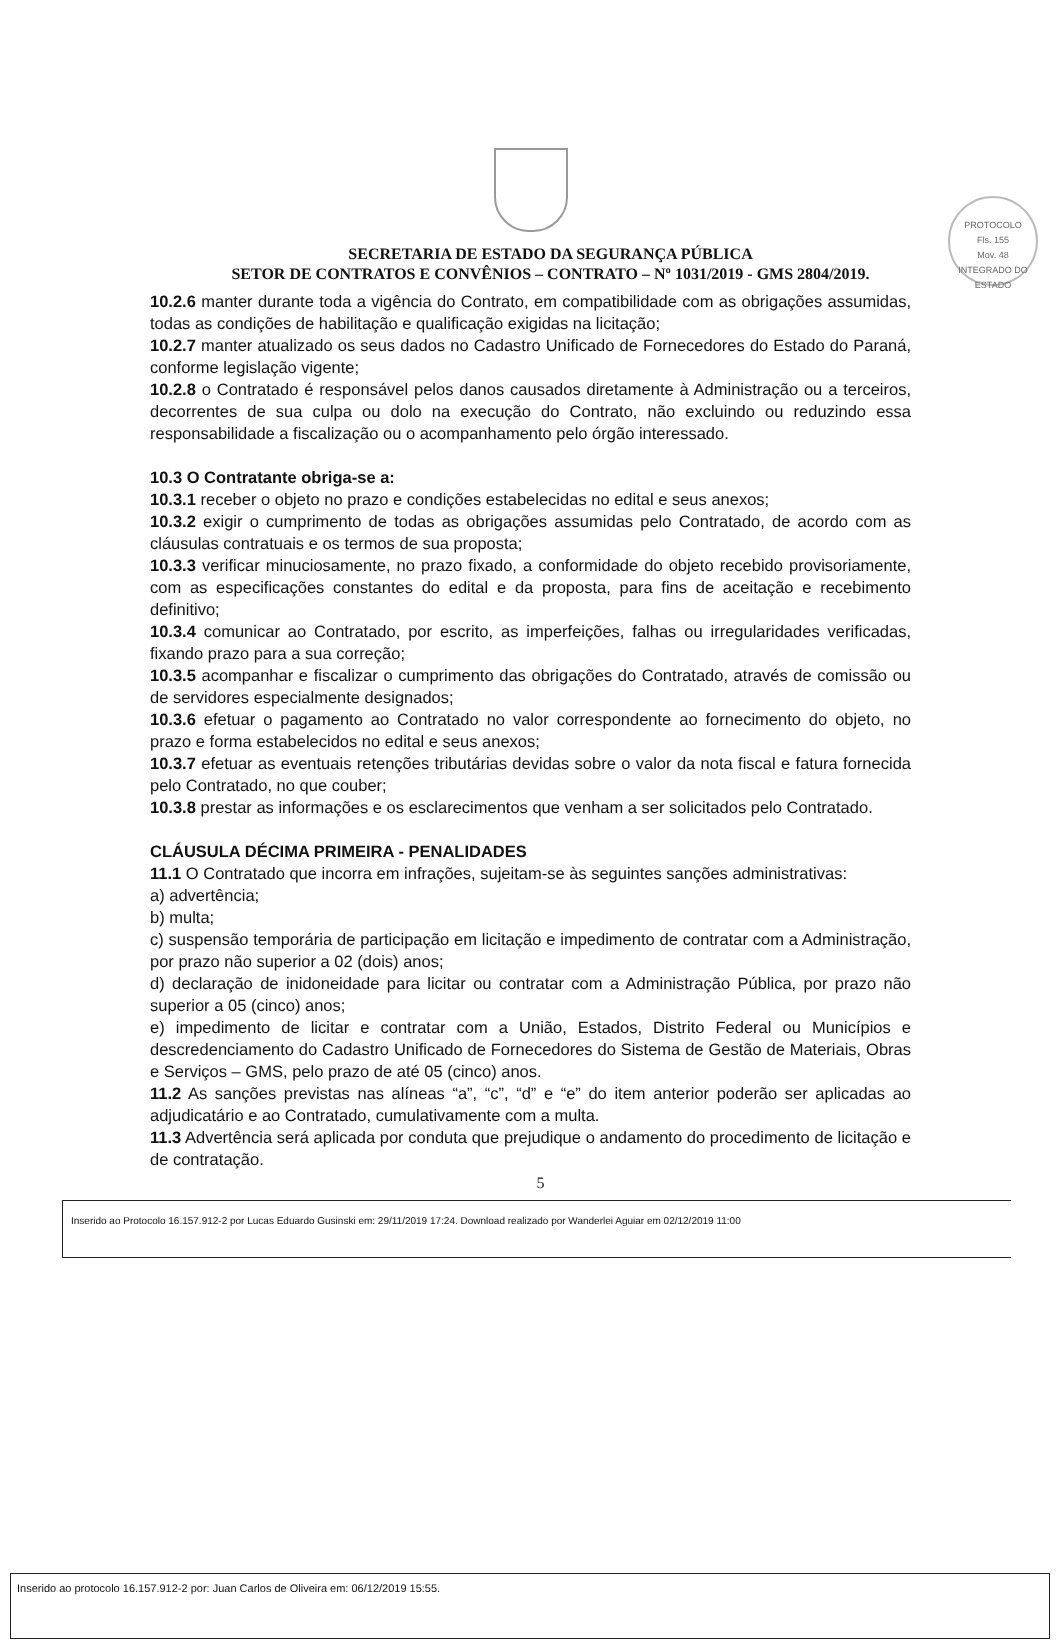PROTOCOLO
Fls. 155
Mov. 48
INTEGRADO DO ESTADO
SECRETARIA DE ESTADO DA SEGURANÇA PÚBLICA
SETOR DE CONTRATOS E CONVÊNIOS – CONTRATO – Nº 1031/2019 - GMS 2804/2019.
10.2.6 manter durante toda a vigência do Contrato, em compatibilidade com as obrigações assumidas, todas as condições de habilitação e qualificação exigidas na licitação;
10.2.7 manter atualizado os seus dados no Cadastro Unificado de Fornecedores do Estado do Paraná, conforme legislação vigente;
10.2.8 o Contratado é responsável pelos danos causados diretamente à Administração ou a terceiros, decorrentes de sua culpa ou dolo na execução do Contrato, não excluindo ou reduzindo essa responsabilidade a fiscalização ou o acompanhamento pelo órgão interessado.
10.3 O Contratante obriga-se a:
10.3.1 receber o objeto no prazo e condições estabelecidas no edital e seus anexos;
10.3.2 exigir o cumprimento de todas as obrigações assumidas pelo Contratado, de acordo com as cláusulas contratuais e os termos de sua proposta;
10.3.3 verificar minuciosamente, no prazo fixado, a conformidade do objeto recebido provisoriamente, com as especificações constantes do edital e da proposta, para fins de aceitação e recebimento definitivo;
10.3.4 comunicar ao Contratado, por escrito, as imperfeições, falhas ou irregularidades verificadas, fixando prazo para a sua correção;
10.3.5 acompanhar e fiscalizar o cumprimento das obrigações do Contratado, através de comissão ou de servidores especialmente designados;
10.3.6 efetuar o pagamento ao Contratado no valor correspondente ao fornecimento do objeto, no prazo e forma estabelecidos no edital e seus anexos;
10.3.7 efetuar as eventuais retenções tributárias devidas sobre o valor da nota fiscal e fatura fornecida pelo Contratado, no que couber;
10.3.8 prestar as informações e os esclarecimentos que venham a ser solicitados pelo Contratado.
CLÁUSULA DÉCIMA PRIMEIRA - PENALIDADES
11.1 O Contratado que incorra em infrações, sujeitam-se às seguintes sanções administrativas:
a) advertência;
b) multa;
c) suspensão temporária de participação em licitação e impedimento de contratar com a Administração, por prazo não superior a 02 (dois) anos;
d) declaração de inidoneidade para licitar ou contratar com a Administração Pública, por prazo não superior a 05 (cinco) anos;
e) impedimento de licitar e contratar com a União, Estados, Distrito Federal ou Municípios e descredenciamento do Cadastro Unificado de Fornecedores do Sistema de Gestão de Materiais, Obras e Serviços – GMS, pelo prazo de até 05 (cinco) anos.
11.2 As sanções previstas nas alíneas “a”, “c”, “d” e “e” do item anterior poderão ser aplicadas ao adjudicatário e ao Contratado, cumulativamente com a multa.
11.3 Advertência será aplicada por conduta que prejudique o andamento do procedimento de licitação e de contratação.
5
Inserido ao Protocolo 16.157.912-2 por Lucas Eduardo Gusinski em: 29/11/2019 17:24. Download realizado por Wanderlei Aguiar em 02/12/2019 11:00
Inserido ao protocolo 16.157.912-2 por: Juan Carlos de Oliveira em: 06/12/2019 15:55.